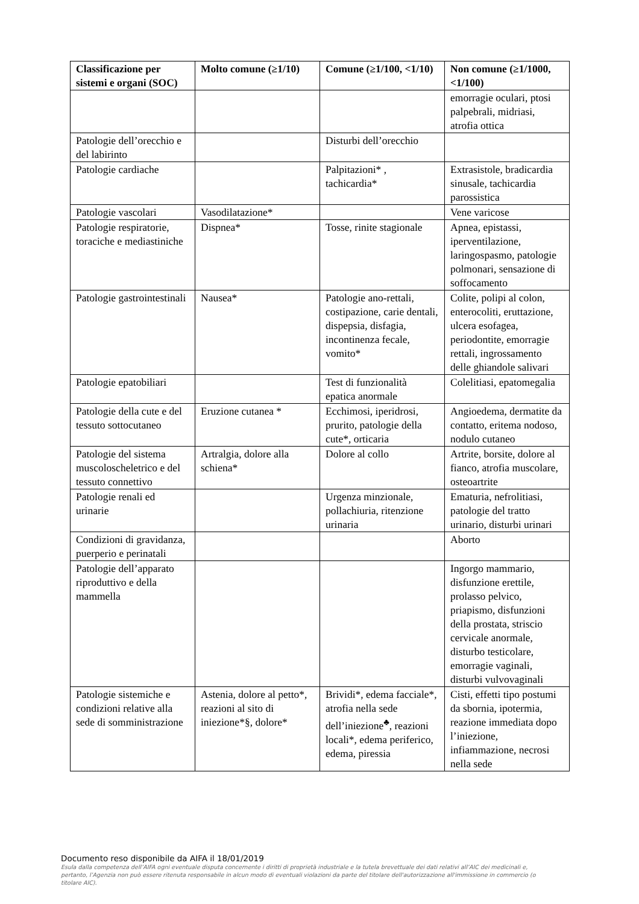| Classificazione per sistemi e organi (SOC) | Molto comune (≥1/10) | Comune (≥1/100, <1/10) | Non comune (≥1/1000, <1/100) |
| --- | --- | --- | --- |
| | | | emorragie oculari, ptosi palpebrali, midriasi, atrofia ottica |
| Patologie dell’orecchio e del labirinto | | Disturbi dell’orecchio | |
| Patologie cardiache | | Palpitazioni* , tachicardia* | Extrasistole, bradicardia sinusale, tachicardia parossistica |
| Patologie vascolari | Vasodilatazione* | | Vene varicose |
| Patologie respiratorie, toraciche e mediastiniche | Dispnea* | Tosse, rinite stagionale | Apnea, epistassi, iperventilazione, laringospasmo, patologie polmonari, sensazione di soffocamento |
| Patologie gastrointestinali | Nausea* | Patologie ano-rettali, costipazione, carie dentali, dispepsia, disfagia, incontinenza fecale, vomito* | Colite, polipi al colon, enterocoliti, eruttazione, ulcera esofagea, periodontite, emorragie rettali, ingrossamento delle ghiandole salivari |
| Patologie epatobiliari | | Test di funzionalità epatica anormale | Colelitiasi, epatomegalia |
| Patologie della cute e del tessuto sottocutaneo | Eruzione cutanea * | Ecchimosi, iperidrosi, prurito, patologie della cute*, orticaria | Angioedema, dermatite da contatto, eritema nodoso, nodulo cutaneo |
| Patologie del sistema muscoloscheletrico e del tessuto connettivo | Artralgia, dolore alla schiena* | Dolore al collo | Artrite, borsite, dolore al fianco, atrofia muscolare, osteoartrite |
| Patologie renali ed urinarie | | Urgenza minzionale, pollachiuria, ritenzione urinaria | Ematuria, nefrolitiasi, patologie del tratto urinario, disturbi urinari |
| Condizioni di gravidanza, puerperio e perinatali | | | Aborto |
| Patologie dell’apparato riproduttivo e della mammella | | | Ingorgo mammario, disfunzione erettile, prolasso pelvico, priapismo, disfunzioni della prostata, striscio cervicale anormale, disturbo testicolare, emorragie vaginali, disturbi vulvovaginali |
| Patologie sistemiche e condizioni relative alla sede di somministrazione | Astenia, dolore al petto*, reazioni al sito di iniezione*§, dolore* | Brividi*, edema facciale*, atrofia nella sede dell’iniezione<sup>♣</sup>, reazioni locali*, edema periferico, edema, piressia | Cisti, effetti tipo postumi da sbornia, ipotermia, reazione immediata dopo l’iniezione, infiammazione, necrosi nella sede |
Documento reso disponibile da AIFA il 18/01/2019
Esula dalla competenza dell’AIFA ogni eventuale disputa concernente i diritti di proprietà industriale e la tutela brevettuale dei dati relativi all’AIC dei medicinali e, pertanto, l’Agenzia non può essere ritenuta responsabile in alcun modo di eventuali violazioni da parte del titolare dell'autorizzazione all'immissione in commercio (o titolare AIC).